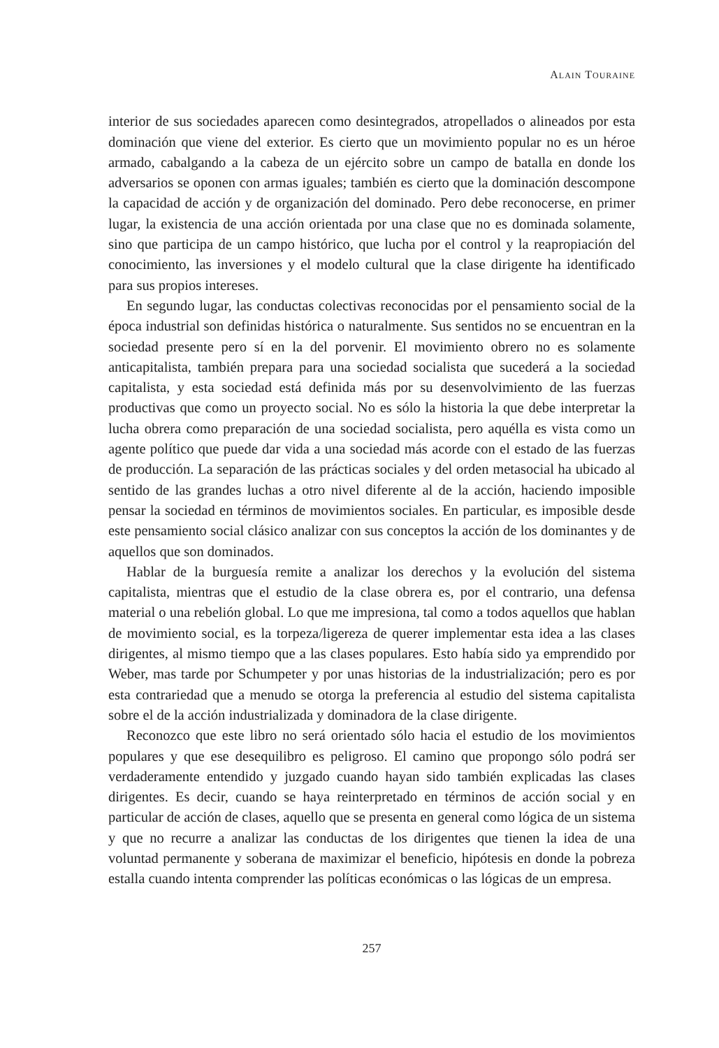ALAIN TOURAINE
interior de sus sociedades aparecen como desintegrados, atropellados o alineados por esta dominación que viene del exterior. Es cierto que un movimiento popular no es un héroe armado, cabalgando a la cabeza de un ejército sobre un campo de batalla en donde los adversarios se oponen con armas iguales; también es cierto que la dominación descompone la capacidad de acción y de organización del dominado. Pero debe reconocerse, en primer lugar, la existencia de una acción orientada por una clase que no es dominada solamente, sino que participa de un campo histórico, que lucha por el control y la reapropiación del conocimiento, las inversiones y el modelo cultural que la clase dirigente ha identificado para sus propios intereses.
En segundo lugar, las conductas colectivas reconocidas por el pensamiento social de la época industrial son definidas histórica o naturalmente. Sus sentidos no se encuentran en la sociedad presente pero sí en la del porvenir. El movimiento obrero no es solamente anticapitalista, también prepara para una sociedad socialista que sucederá a la sociedad capitalista, y esta sociedad está definida más por su desenvolvimiento de las fuerzas productivas que como un proyecto social. No es sólo la historia la que debe interpretar la lucha obrera como preparación de una sociedad socialista, pero aquélla es vista como un agente político que puede dar vida a una sociedad más acorde con el estado de las fuerzas de producción. La separación de las prácticas sociales y del orden metasocial ha ubicado al sentido de las grandes luchas a otro nivel diferente al de la acción, haciendo imposible pensar la sociedad en términos de movimientos sociales. En particular, es imposible desde este pensamiento social clásico analizar con sus conceptos la acción de los dominantes y de aquellos que son dominados.
Hablar de la burguesía remite a analizar los derechos y la evolución del sistema capitalista, mientras que el estudio de la clase obrera es, por el contrario, una defensa material o una rebelión global. Lo que me impresiona, tal como a todos aquellos que hablan de movimiento social, es la torpeza/ligereza de querer implementar esta idea a las clases dirigentes, al mismo tiempo que a las clases populares. Esto había sido ya emprendido por Weber, mas tarde por Schumpeter y por unas historias de la industrialización; pero es por esta contrariedad que a menudo se otorga la preferencia al estudio del sistema capitalista sobre el de la acción industrializada y dominadora de la clase dirigente.
Reconozco que este libro no será orientado sólo hacia el estudio de los movimientos populares y que ese desequilibro es peligroso. El camino que propongo sólo podrá ser verdaderamente entendido y juzgado cuando hayan sido también explicadas las clases dirigentes. Es decir, cuando se haya reinterpretado en términos de acción social y en particular de acción de clases, aquello que se presenta en general como lógica de un sistema y que no recurre a analizar las conductas de los dirigentes que tienen la idea de una voluntad permanente y soberana de maximizar el beneficio, hipótesis en donde la pobreza estalla cuando intenta comprender las políticas económicas o las lógicas de un empresa.
257